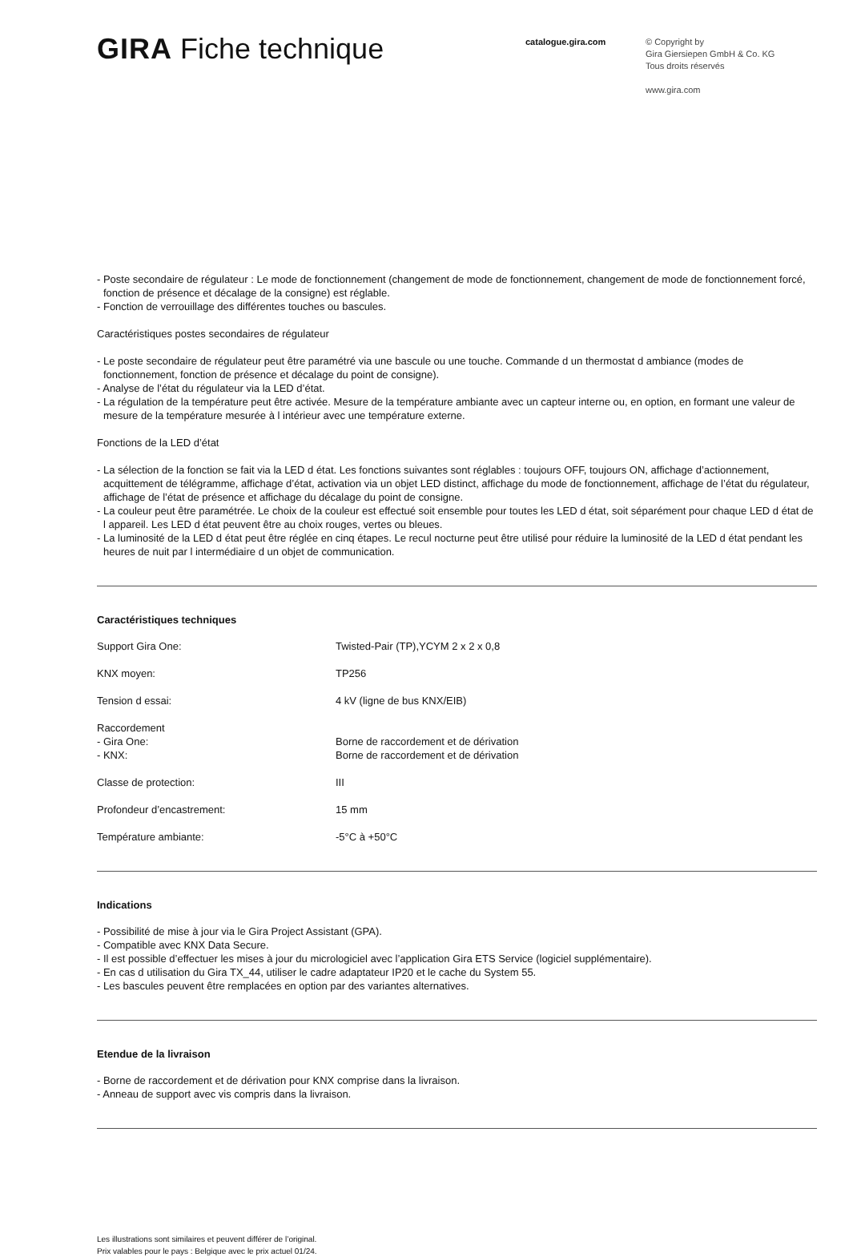GIRA Fiche technique
catalogue.gira.com
© Copyright by
Gira Giersiepen GmbH & Co. KG
Tous droits réservés
www.gira.com
- Poste secondaire de régulateur : Le mode de fonctionnement (changement de mode de fonctionnement, changement de mode de fonctionnement forcé, fonction de présence et décalage de la consigne) est réglable.
- Fonction de verrouillage des différentes touches ou bascules.
Caractéristiques postes secondaires de régulateur
- Le poste secondaire de régulateur peut être paramétré via une bascule ou une touche. Commande d un thermostat d ambiance (modes de fonctionnement, fonction de présence et décalage du point de consigne).
- Analyse de l’état du régulateur via la LED d’état.
- La régulation de la température peut être activée. Mesure de la température ambiante avec un capteur interne ou, en option, en formant une valeur de mesure de la température mesurée à l intérieur avec une température externe.
Fonctions de la LED d’état
- La sélection de la fonction se fait via la LED d état. Les fonctions suivantes sont réglables : toujours OFF, toujours ON, affichage d’actionnement, acquittement de télégramme, affichage d’état, activation via un objet LED distinct, affichage du mode de fonctionnement, affichage de l’état du régulateur, affichage de l’état de présence et affichage du décalage du point de consigne.
- La couleur peut être paramétrée. Le choix de la couleur est effectué soit ensemble pour toutes les LED d état, soit séparément pour chaque LED d état de l appareil. Les LED d état peuvent être au choix rouges, vertes ou bleues.
- La luminosité de la LED d état peut être réglée en cinq étapes. Le recul nocturne peut être utilisé pour réduire la luminosité de la LED d état pendant les heures de nuit par l intermédiaire d un objet de communication.
Caractéristiques techniques
| Support Gira One: | Twisted-Pair (TP),YCYM 2 x 2 x 0,8 |
| KNX moyen: | TP256 |
| Tension d essai: | 4 kV (ligne de bus KNX/EIB) |
| Raccordement - Gira One: - KNX: | Borne de raccordement et de dérivation Borne de raccordement et de dérivation |
| Classe de protection: | III |
| Profondeur d’encastrement: | 15 mm |
| Température ambiante: | -5°C à +50°C |
Indications
- Possibilité de mise à jour via le Gira Project Assistant (GPA).
- Compatible avec KNX Data Secure.
- Il est possible d’effectuer les mises à jour du micrologiciel avec l’application Gira ETS Service (logiciel supplémentaire).
- En cas d utilisation du Gira TX_44, utiliser le cadre adaptateur IP20 et le cache du System 55.
- Les bascules peuvent être remplacées en option par des variantes alternatives.
Etendue de la livraison
- Borne de raccordement et de dérivation pour KNX comprise dans la livraison.
- Anneau de support avec vis compris dans la livraison.
Les illustrations sont similaires et peuvent différer de l’original.
Prix valables pour le pays : Belgique avec le prix actuel 01/24.